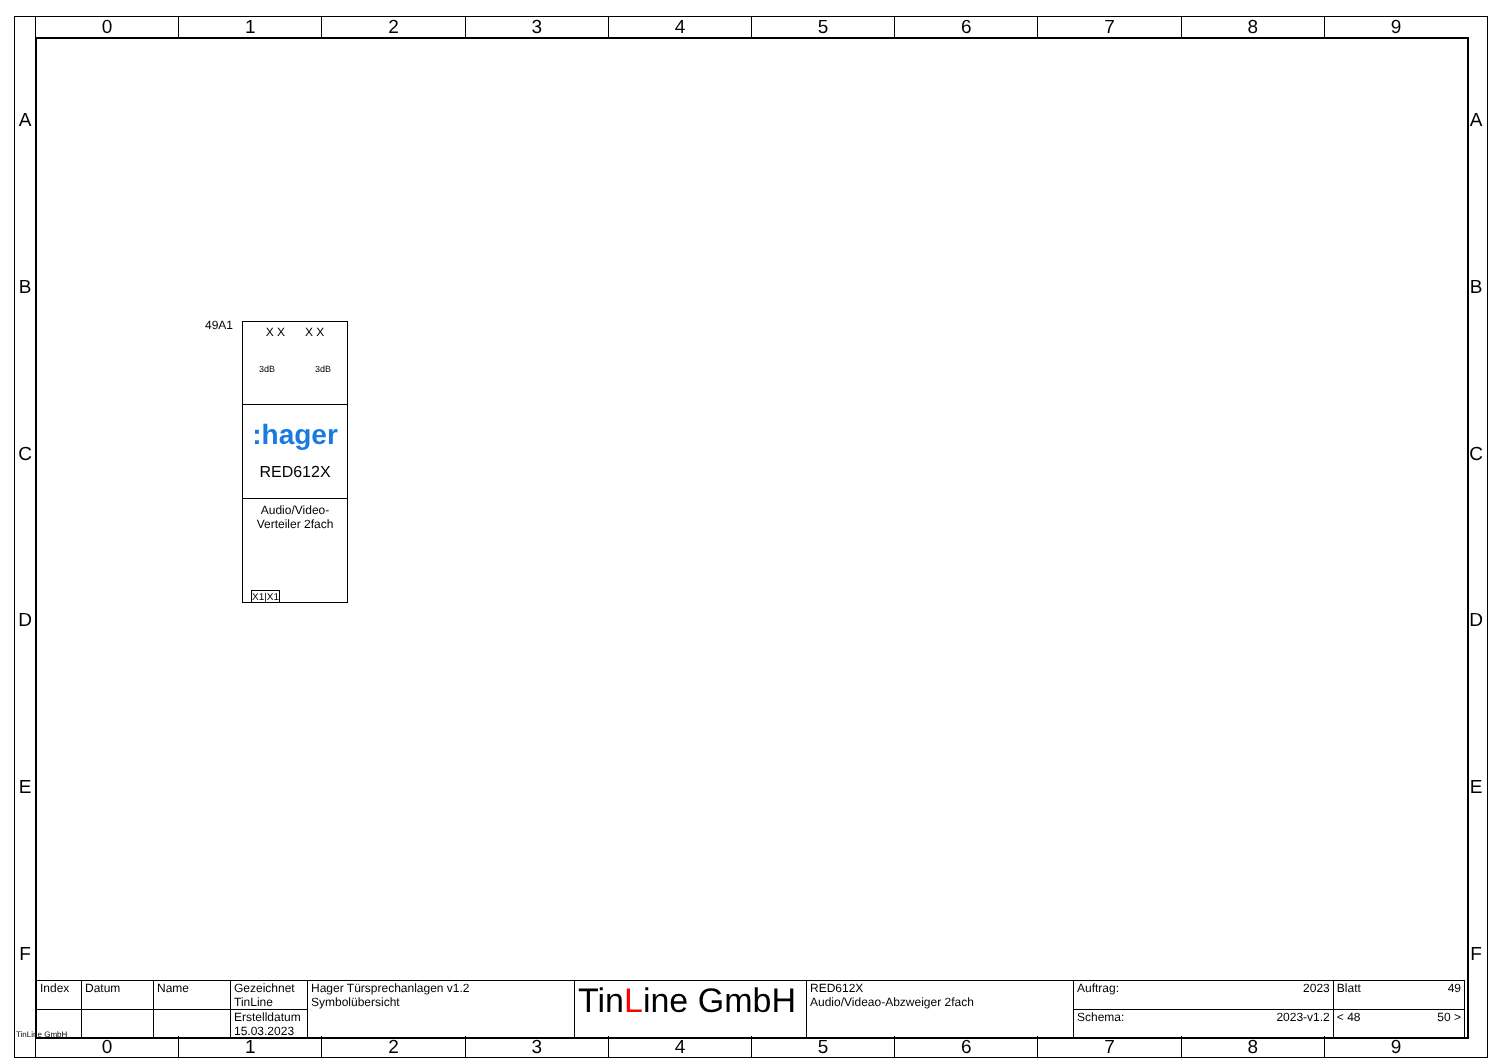0 1 2 3 4 5 6 7 8 9
A
B
C
D
E
F
A
B
C
D
E
F
49A1
X X X X
3dB 3dB
:hager
RED612X
Audio/Video-
Verteiler 2fach
X1|X1
| Index | Datum | Name | Gezeichnet TinLine | Hager Türsprechanlagen v1.2 Symbolübersicht | Tin L ine GmbH | RED612X Audio/Videao-Abzweiger 2fach | Auftrag: 2023 | Blatt 49 |
| | | | Erstelldatum 15.03.2023 | | | | Schema: 2023-v1.2 | < 48 50 > |
TinLine GmbH
0 1 2 3 4 5 6 7 8 9